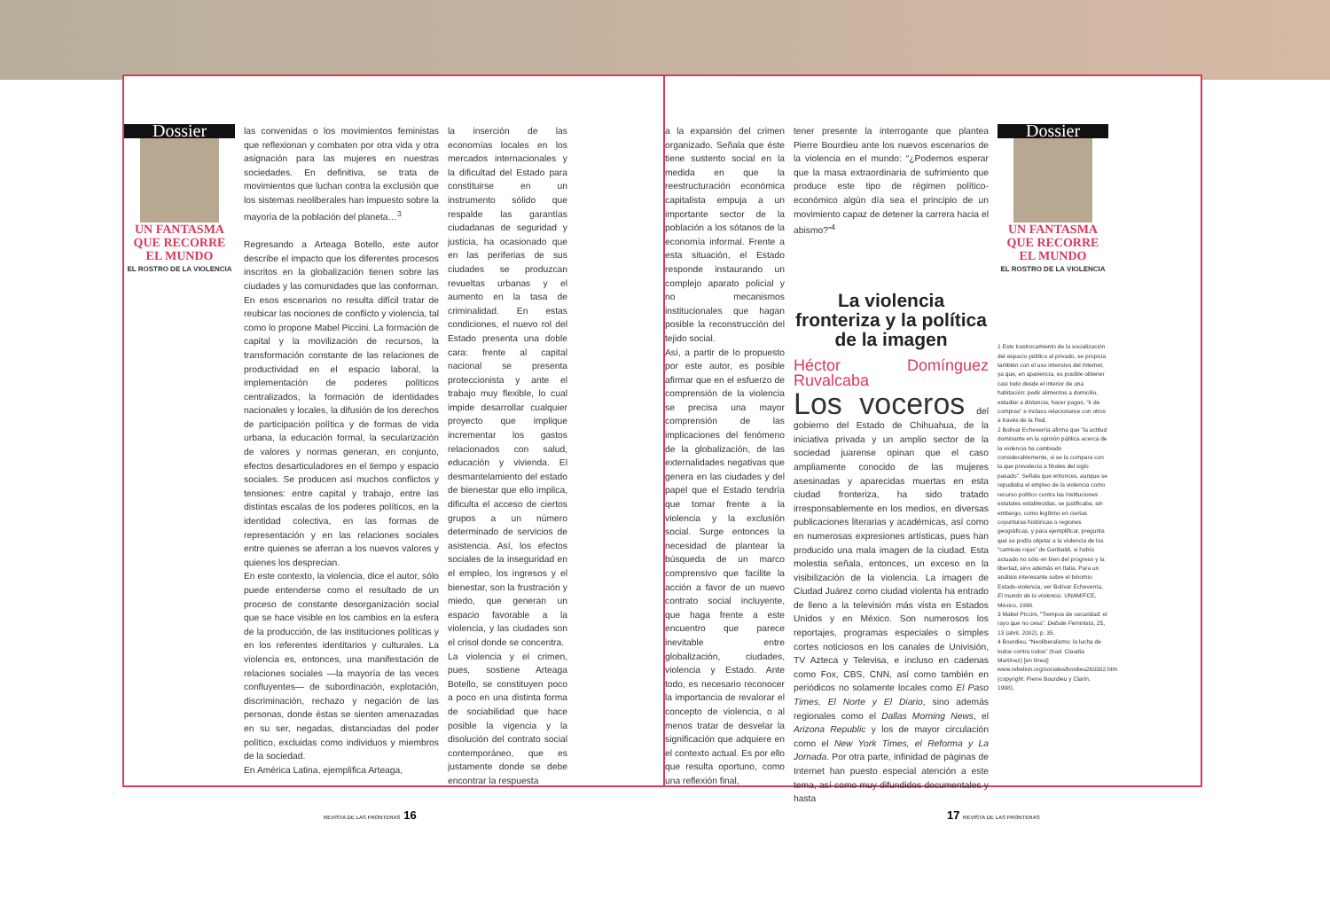Dossier
UN FANTASMA QUE RECORRE EL MUNDO
EL ROSTRO DE LA VIOLENCIA
las convenidas o los movimientos feministas que reflexionan y combaten por otra vida y otra asignación para las mujeres en nuestras sociedades. En definitiva, se trata de movimientos que luchan contra la exclusión que los sistemas neoliberales han impuesto sobre la mayoría de la población del planeta…<sup>3</sup>
Regresando a Arteaga Botello, este autor describe el impacto que los diferentes procesos inscritos en la globalización tienen sobre las ciudades y las comunidades que las conforman. En esos escenarios no resulta difícil tratar de reubicar las nociones de conflicto y violencia, tal como lo propone Mabel Piccini. La formación de capital y la movilización de recursos, la transformación constante de las relaciones de productividad en el espacio laboral, la implementación de poderes políticos centralizados, la formación de identidades nacionales y locales, la difusión de los derechos de participación política y de formas de vida urbana, la educación formal, la secularización de valores y normas generan, en conjunto, efectos desarticuladores en el tiempo y espacio sociales. Se producen así muchos conflictos y tensiones: entre capital y trabajo, entre las distintas escalas de los poderes políticos, en la identidad colectiva, en las formas de representación y en las relaciones sociales entre quienes se aferran a los nuevos valores y quienes los desprecian.
En este contexto, la violencia, dice el autor, sólo puede entenderse como el resultado de un proceso de constante desorganización social que se hace visible en los cambios en la esfera de la producción, de las instituciones políticas y en los referentes identitarios y culturales. La violencia es, entonces, una manifestación de relaciones sociales —la mayoría de las veces confluyentes— de subordinación, explotación, discriminación, rechazo y negación de las personas, donde éstas se sienten amenazadas en su ser, negadas, distanciadas del poder político, excluidas como individuos y miembros de la sociedad.
En América Latina, ejemplifica Arteaga,
la inserción de las economías locales en los mercados internacionales y la dificultad del Estado para constituirse en un instrumento sólido que respalde las garantías ciudadanas de seguridad y justicia, ha ocasionado que en las periferias de sus ciudades se produzcan revueltas urbanas y el aumento en la tasa de criminalidad. En estas condiciones, el nuevo rol del Estado presenta una doble cara: frente al capital nacional se presenta proteccionista y ante el trabajo muy flexible, lo cual impide desarrollar cualquier proyecto que implique incrementar los gastos relacionados con salud, educación y vivienda. El desmantelamiento del estado de bienestar que ello implica, dificulta el acceso de ciertos grupos a un número determinado de servicios de asistencia. Así, los efectos sociales de la inseguridad en el empleo, los ingresos y el bienestar, son la frustración y miedo, que generan un espacio favorable a la violencia, y las ciudades son el crisol donde se concentra.
La violencia y el crimen, pues, sostiene Arteaga Botello, se constituyen poco a poco en una distinta forma de sociabilidad que hace posible la vigencia y la disolución del contrato social contemporáneo, que es justamente donde se debe encontrar la respuesta
a la expansión del crimen organizado. Señala que éste tiene sustento social en la medida en que la reestructuración económica capitalista empuja a un importante sector de la población a los sótanos de la economía informal. Frente a esta situación, el Estado responde instaurando un complejo aparato policial y no mecanismos institucionales que hagan posible la reconstrucción del tejido social.
Así, a partir de lo propuesto por este autor, es posible afirmar que en el esfuerzo de comprensión de la violencia se precisa una mayor comprensión de las implicaciones del fenómeno de la globalización, de las externalidades negativas que genera en las ciudades y del papel que el Estado tendría que tomar frente a la violencia y la exclusión social. Surge entonces la necesidad de plantear la búsqueda de un marco comprensivo que facilite la acción a favor de un nuevo contrato social incluyente, que haga frente a este encuentro que parece inevitable entre globalización, ciudades, violencia y Estado. Ante todo, es necesario reconocer la importancia de revalorar el concepto de violencia, o al menos tratar de desvelar la significación que adquiere en el contexto actual. Es por ello que resulta oportuno, como una reflexión final,
tener presente la interrogante que plantea Pierre Bourdieu ante los nuevos escenarios de la violencia en el mundo: “¿Podemos esperar que la masa extraordinaria de sufrimiento que produce este tipo de régimen político-económico algún día sea el principio de un movimiento capaz de detener la carrera hacia el abismo?”<sup>4</sup>
La violencia fronteriza y la política de la imagen
Héctor Domínguez Ruvalcaba
Los voceros del gobierno del Estado de Chihuahua, de la iniciativa privada y un amplio sector de la sociedad juarense opinan que el caso ampliamente conocido de las mujeres asesinadas y aparecidas muertas en esta ciudad fronteriza, ha sido tratado irresponsablemente en los medios, en diversas publicaciones literarias y académicas, así como en numerosas expresiones artísticas, pues han producido una mala imagen de la ciudad. Esta molestia señala, entonces, un exceso en la visibilización de la violencia. La imagen de Ciudad Juárez como ciudad violenta ha entrado de lleno a la televisión más vista en Estados Unidos y en México. Son numerosos los reportajes, programas especiales o simples cortes noticiosos en los canales de Univisión, TV Azteca y Televisa, e incluso en cadenas como Fox, CBS, CNN, así como también en periódicos no solamente locales como El Paso Times, El Norte y El Diario, sino además regionales como el Dallas Morning News, el Arizona Republic y los de mayor circulación como el New York Times, el Reforma y La Jornada. Por otra parte, infinidad de páginas de Internet han puesto especial atención a este tema, así como muy difundidos documentales y hasta
Dossier
UN FANTASMA QUE RECORRE EL MUNDO
EL ROSTRO DE LA VIOLENCIA
1 Este trastrocamiento de la socialización del espacio público al privado, se propicia también con el uso intensivo del Internet, ya que, en apariencia, es posible obtener casi todo desde el interior de una habitación: pedir alimentos a domicilio, estudiar a distancia, hacer pagos, “ir de compras” e incluso relacionarse con otros a través de la Red.
2 Bolívar Echeverría afirma que “la actitud dominante en la opinión pública acerca de la violencia ha cambiado considerablemente, si se la compara con la que prevalecía a finales del siglo pasado”. Señala que entonces, aunque se repudiaba el empleo de la violencia como recurso político contra las instituciones estatales establecidas, se justificaba, sin embargo, como legítimo en ciertas coyunturas históricas o regiones geográficas, y para ejemplificar, pregunta qué se podía objetar a la violencia de los “camisas rojas” de Garibaldi, si había actuado no sólo en bien del progreso y la libertad, sino además en Italia. Para un análisis interesante sobre el binomio Estado-violencia, ver Bolívar Echeverría, El mundo de la violencia. UNAM/FCE, México, 1998.
3 Mabel Piccini, “Tiempos de oscuridad: el rayo que no cesa”. Debate Feminista, 25, 13 (abril, 2002), p. 35.
4 Bourdieu, “Neoliberalismo: la lucha de todos contra todos” (trad. Claudia Martínez) [en línea]: www.rebelion.org/sociales/bordieu260302.htm (copyright: Pierre Bourdieu y Clarín, 1998).
REVISTA DE LAS FRONTERAS 16 17 REVISTA DE LAS FRONTERAS